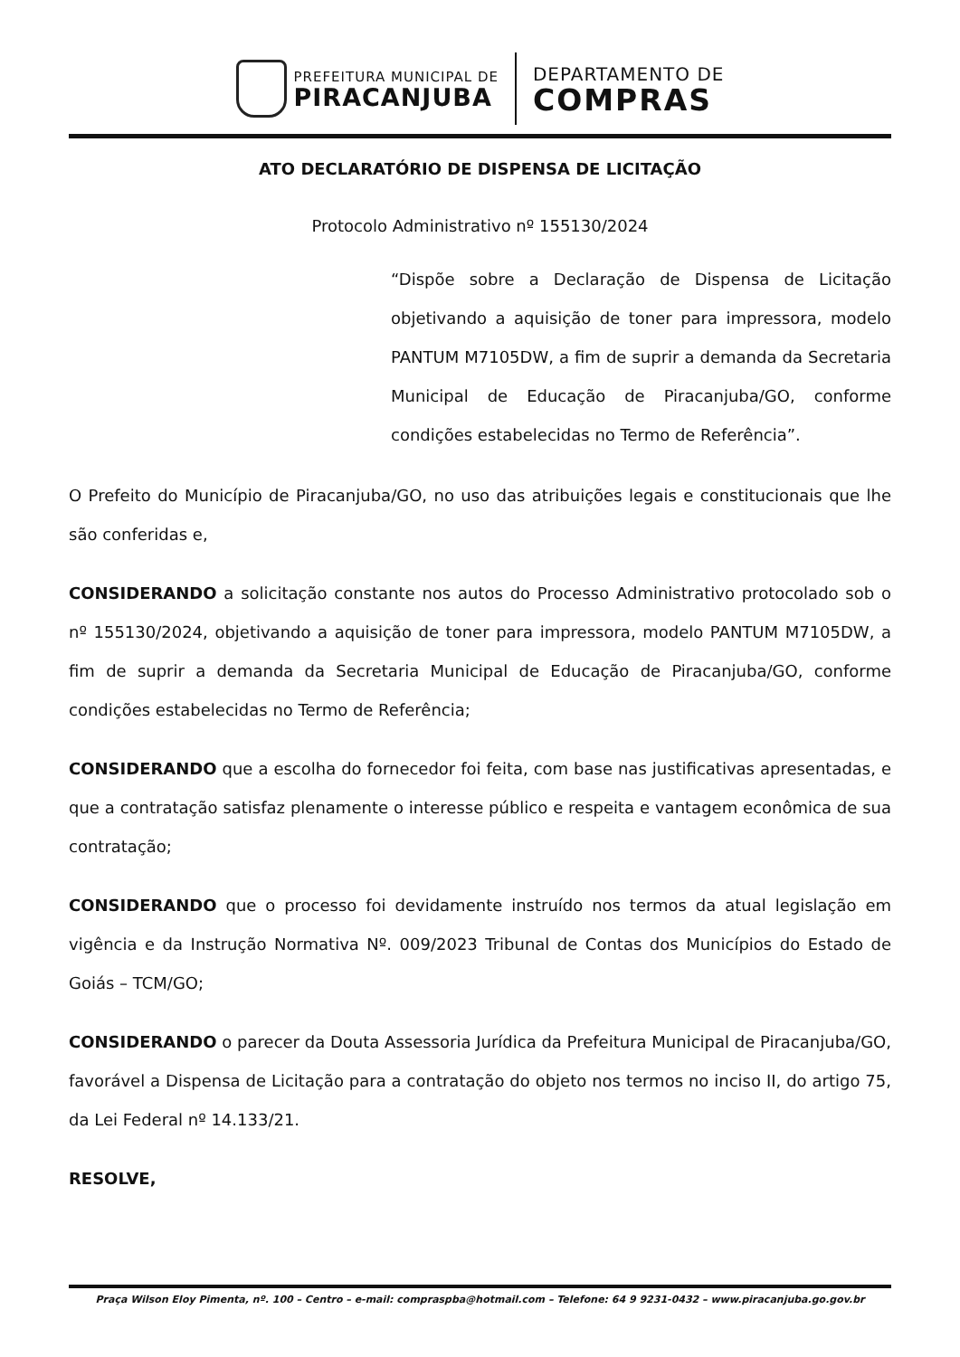PREFEITURA MUNICIPAL DE
PIRACANJUBA
DEPARTAMENTO DE
COMPRAS
ATO DECLARATÓRIO DE DISPENSA DE LICITAÇÃO
Protocolo Administrativo nº 155130/2024
“Dispõe sobre a Declaração de Dispensa de Licitação objetivando a aquisição de toner para impressora, modelo PANTUM M7105DW, a fim de suprir a demanda da Secretaria Municipal de Educação de Piracanjuba/GO, conforme condições estabelecidas no Termo de Referência”.
O Prefeito do Município de Piracanjuba/GO, no uso das atribuições legais e constitucionais que lhe são conferidas e,
CONSIDERANDO a solicitação constante nos autos do Processo Administrativo protocolado sob o nº 155130/2024, objetivando a aquisição de toner para impressora, modelo PANTUM M7105DW, a fim de suprir a demanda da Secretaria Municipal de Educação de Piracanjuba/GO, conforme condições estabelecidas no Termo de Referência;
CONSIDERANDO que a escolha do fornecedor foi feita, com base nas justificativas apresentadas, e que a contratação satisfaz plenamente o interesse público e respeita e vantagem econômica de sua contratação;
CONSIDERANDO que o processo foi devidamente instruído nos termos da atual legislação em vigência e da Instrução Normativa Nº. 009/2023 Tribunal de Contas dos Municípios do Estado de Goiás – TCM/GO;
CONSIDERANDO o parecer da Douta Assessoria Jurídica da Prefeitura Municipal de Piracanjuba/GO, favorável a Dispensa de Licitação para a contratação do objeto nos termos no inciso II, do artigo 75, da Lei Federal nº 14.133/21.
RESOLVE,
Praça Wilson Eloy Pimenta, nº. 100 – Centro – e-mail: compraspba@hotmail.com – Telefone: 64 9 9231-0432 – www.piracanjuba.go.gov.br